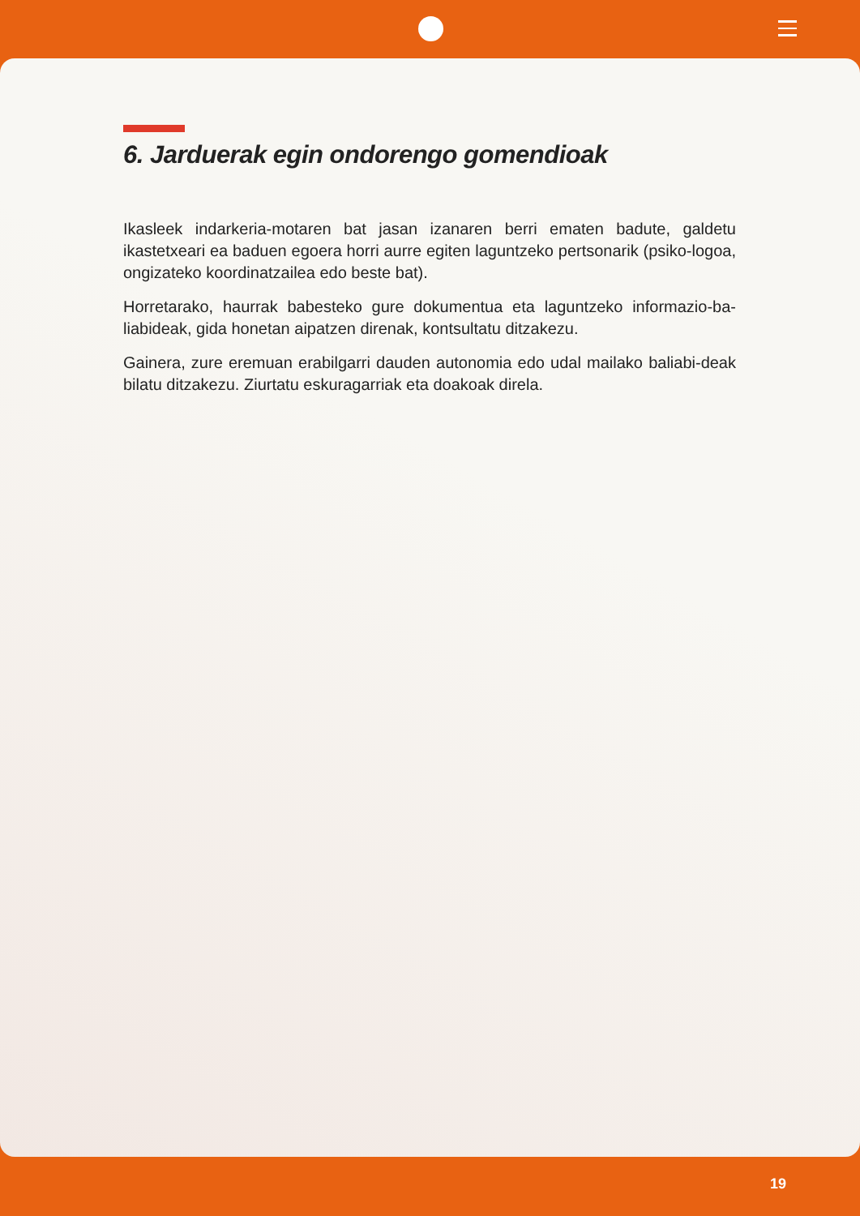6. Jarduerak egin ondorengo gomendioak
Ikasleek indarkeria-motaren bat jasan izanaren berri ematen badute, galdetu ikastetxeari ea baduen egoera horri aurre egiten laguntzeko pertsonarik (psiko-logoa, ongizateko koordinatzailea edo beste bat).
Horretarako, haurrak babesteko gure dokumentua eta laguntzeko informazio-ba-liabideak, gida honetan aipatzen direnak, kontsultatu ditzakezu.
Gainera, zure eremuan erabilgarri dauden autonomia edo udal mailako baliabi-deak bilatu ditzakezu. Ziurtatu eskuragarriak eta doakoak direla.
19